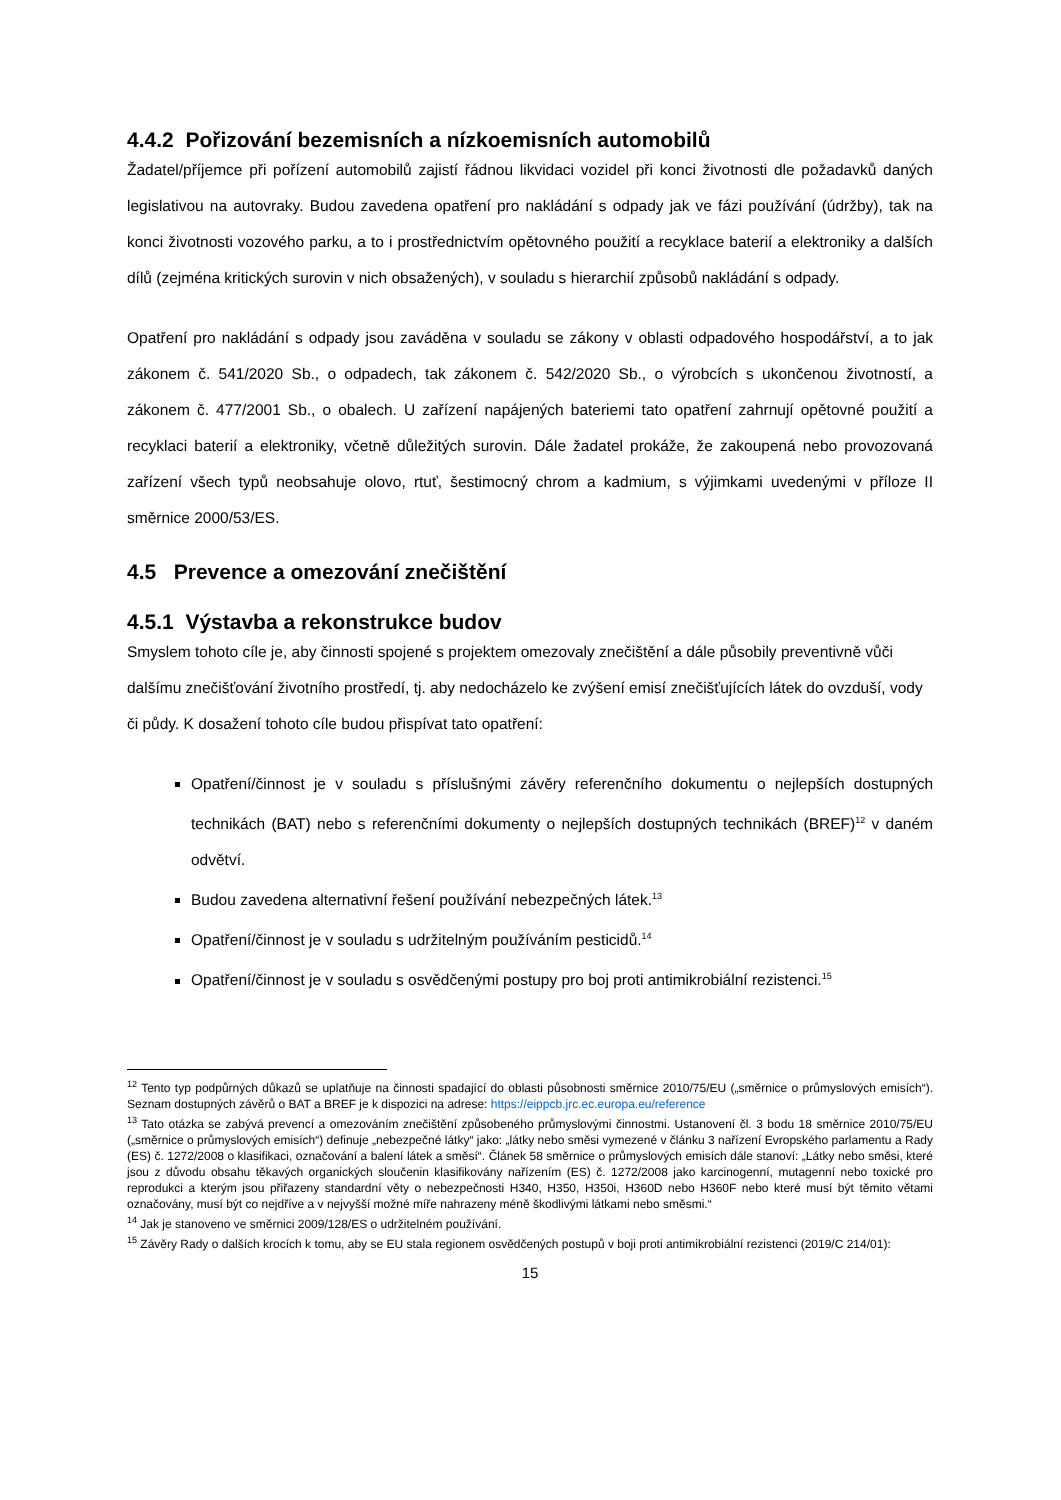4.4.2 Pořizování bezemisních a nízkoemisních automobilů
Žadatel/příjemce při pořízení automobilů zajistí řádnou likvidaci vozidel při konci životnosti dle požadavků daných legislativou na autovraky. Budou zavedena opatření pro nakládání s odpady jak ve fázi používání (údržby), tak na konci životnosti vozového parku, a to i prostřednictvím opětovného použití a recyklace baterií a elektroniky a dalších dílů (zejména kritických surovin v nich obsažených), v souladu s hierarchií způsobů nakládání s odpady.
Opatření pro nakládání s odpady jsou zaváděna v souladu se zákony v oblasti odpadového hospodářství, a to jak zákonem č. 541/2020 Sb., o odpadech, tak zákonem č. 542/2020 Sb., o výrobcích s ukončenou životností, a zákonem č. 477/2001 Sb., o obalech. U zařízení napájených bateriemi tato opatření zahrnují opětovné použití a recyklaci baterií a elektroniky, včetně důležitých surovin. Dále žadatel prokáže, že zakoupená nebo provozovaná zařízení všech typů neobsahuje olovo, rtuť, šestimocný chrom a kadmium, s výjimkami uvedenými v příloze II směrnice 2000/53/ES.
4.5 Prevence a omezování znečištění
4.5.1 Výstavba a rekonstrukce budov
Smyslem tohoto cíle je, aby činnosti spojené s projektem omezovaly znečištění a dále působily preventivně vůči dalšímu znečišťování životního prostředí, tj. aby nedocházelo ke zvýšení emisí znečišťujících látek do ovzduší, vody či půdy. K dosažení tohoto cíle budou přispívat tato opatření:
Opatření/činnost je v souladu s příslušnými závěry referenčního dokumentu o nejlepších dostupných technikách (BAT) nebo s referenčními dokumenty o nejlepších dostupných technikách (BREF)<sup>12</sup> v daném odvětví.
Budou zavedena alternativní řešení používání nebezpečných látek.<sup>13</sup>
Opatření/činnost je v souladu s udržitelným používáním pesticidů.<sup>14</sup>
Opatření/činnost je v souladu s osvědčenými postupy pro boj proti antimikrobiální rezistenci.<sup>15</sup>
<sup>12</sup> Tento typ podpůrných důkazů se uplatňuje na činnosti spadající do oblasti působnosti směrnice 2010/75/EU („směrnice o průmyslových emisích“). Seznam dostupných závěrů o BAT a BREF je k dispozici na adrese: https://eippcb.jrc.ec.europa.eu/reference
<sup>13</sup> Tato otázka se zabývá prevencí a omezováním znečištění způsobeného průmyslovými činnostmi. Ustanovení čl. 3 bodu 18 směrnice 2010/75/EU („směrnice o průmyslových emisích“) definuje „nebezpečné látky“ jako: „látky nebo směsi vymezené v článku 3 nařízení Evropského parlamentu a Rady (ES) č. 1272/2008 o klasifikaci, označování a balení látek a směsí“. Článek 58 směrnice o průmyslových emisích dále stanoví: „Látky nebo směsi, které jsou z důvodu obsahu těkavých organických sloučenin klasifikovány nařízením (ES) č. 1272/2008 jako karcinogenní, mutagenní nebo toxické pro reprodukci a kterým jsou přiřazeny standardní věty o nebezpečnosti H340, H350, H350i, H360D nebo H360F nebo které musí být těmito větami označovány, musí být co nejdříve a v nejvyšší možné míře nahrazeny méně škodlivými látkami nebo směsmi.“
<sup>14</sup> Jak je stanoveno ve směrnici 2009/128/ES o udržitelném používání.
<sup>15</sup> Závěry Rady o dalších krocích k tomu, aby se EU stala regionem osvědčených postupů v boji proti antimikrobiální rezistenci (2019/C 214/01):
15